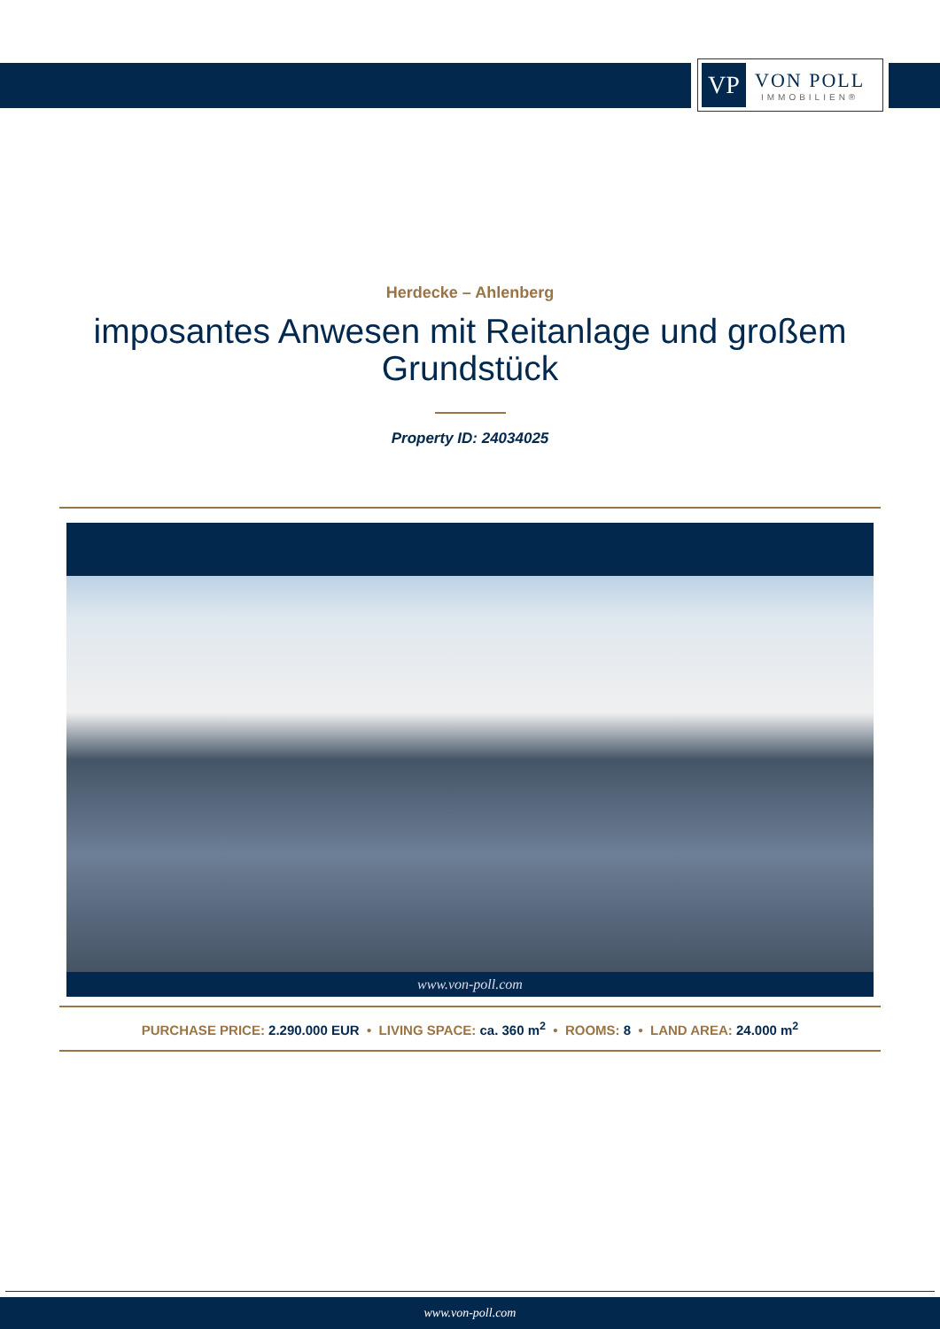VP
VON POLL
IMMOBILIEN®
Herdecke – Ahlenberg
imposantes Anwesen mit Reitanlage und großem Grundstück
Property ID: 24034025
www.von-poll.com
PURCHASE PRICE: 2.290.000 EUR • LIVING SPACE: ca. 360 m<sup>2</sup> • ROOMS: 8 • LAND AREA: 24.000 m<sup>2</sup>
www.von-poll.com